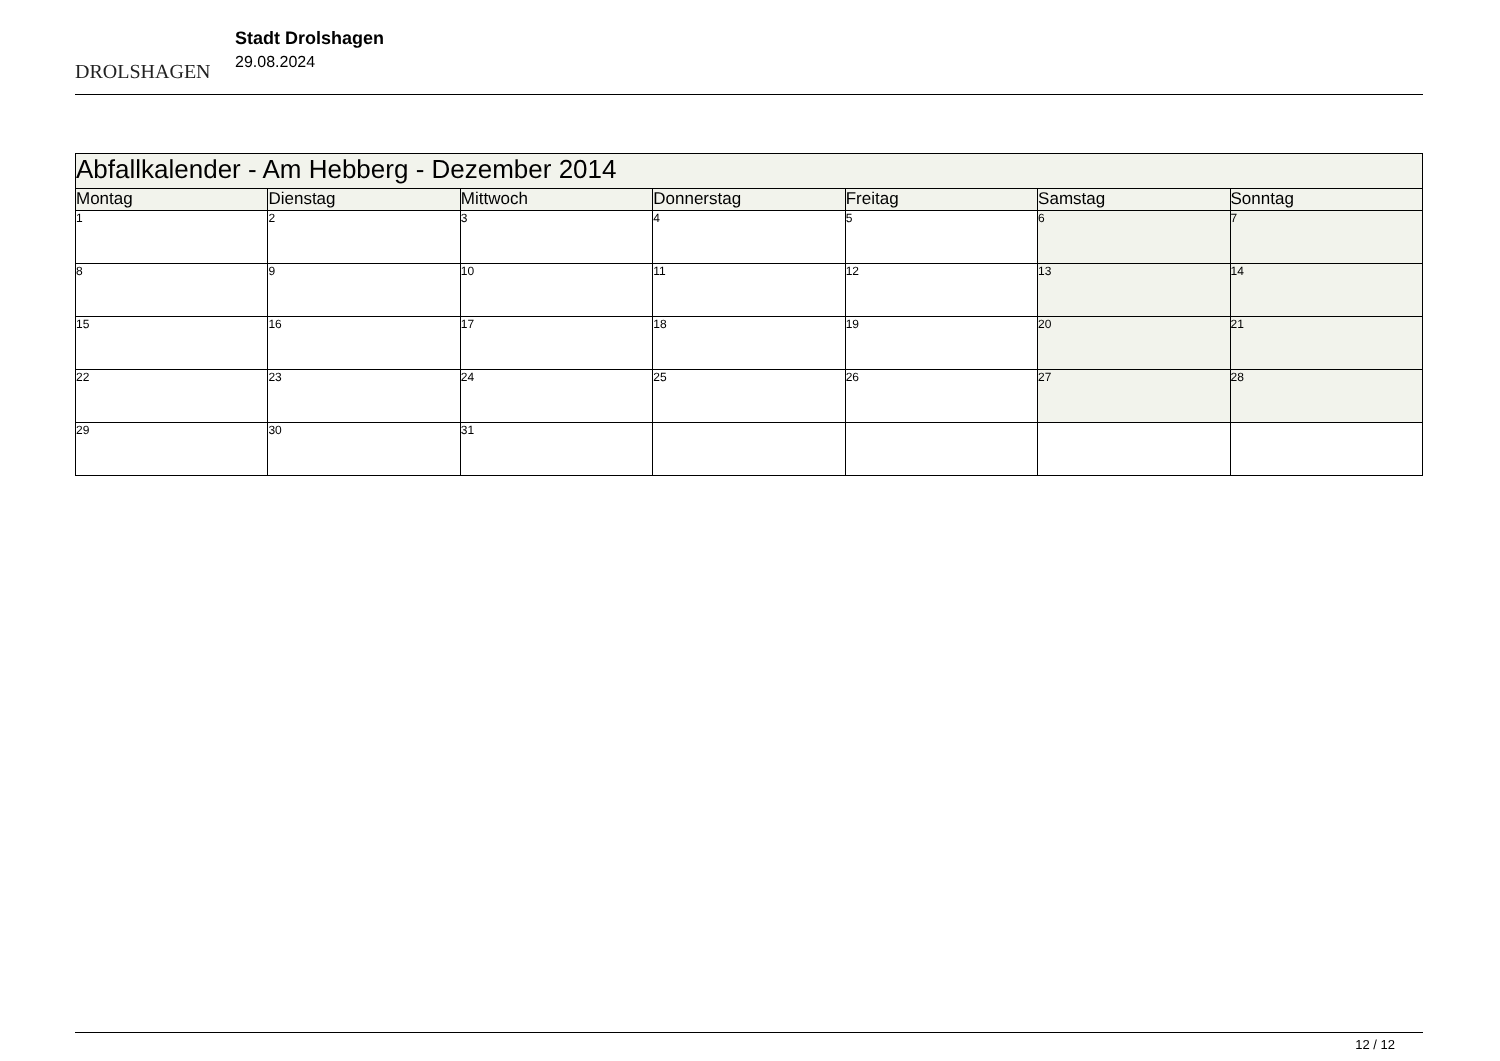DROLSHAGEN
Stadt Drolshagen
29.08.2024
| Abfallkalender - Am Hebberg - Dezember 2014 | | | | | | |
| Montag | Dienstag | Mittwoch | Donnerstag | Freitag | Samstag | Sonntag |
| 1 | 2 | 3 | 4 | 5 | 6 | 7 |
| 8 | 9 | 10 | 11 | 12 | 13 | 14 |
| 15 | 16 | 17 | 18 | 19 | 20 | 21 |
| 22 | 23 | 24 | 25 | 26 | 27 | 28 |
| 29 | 30 | 31 | | | | |
12 / 12